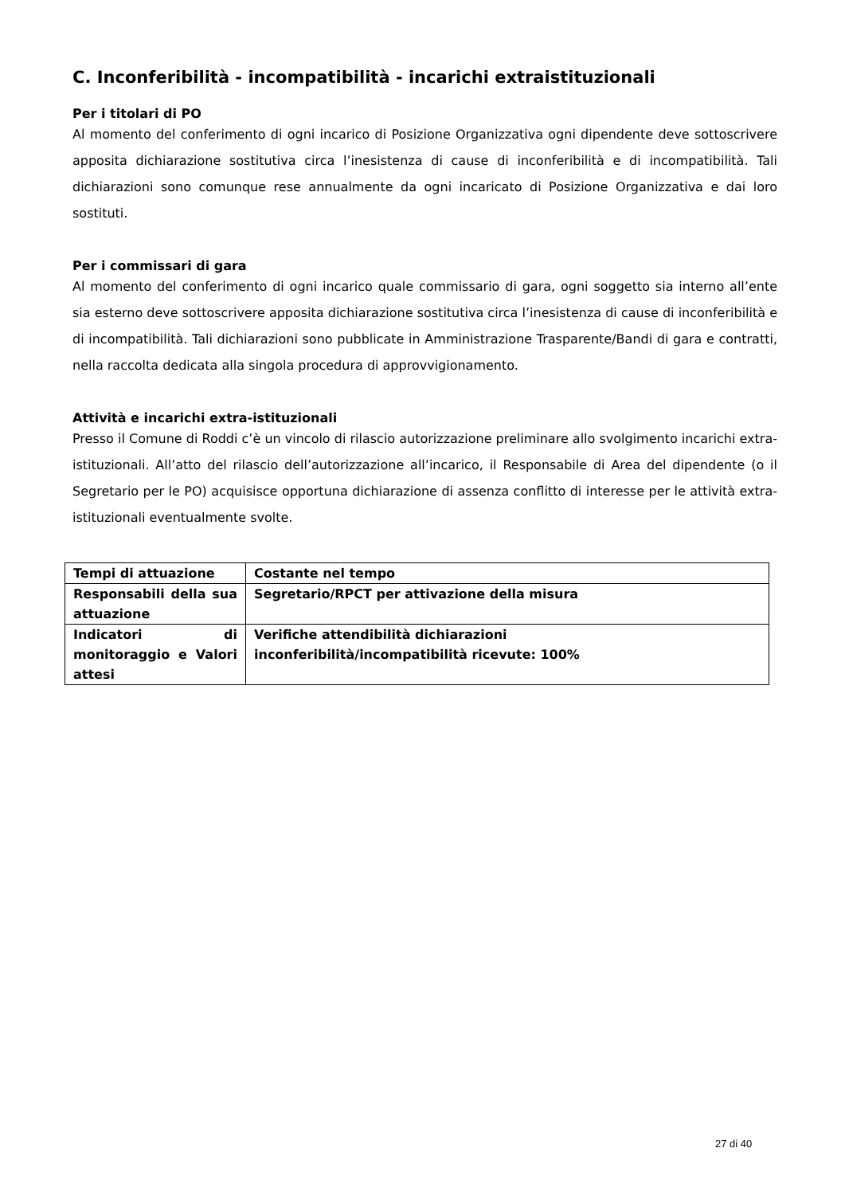C. Inconferibilità - incompatibilità - incarichi extraistituzionali
Per i titolari di PO
Al momento del conferimento di ogni incarico di Posizione Organizzativa ogni dipendente deve sottoscrivere apposita dichiarazione sostitutiva circa l’inesistenza di cause di inconferibilità e di incompatibilità. Tali dichiarazioni sono comunque rese annualmente da ogni incaricato di Posizione Organizzativa e dai loro sostituti.
Per i commissari di gara
Al momento del conferimento di ogni incarico quale commissario di gara, ogni soggetto sia interno all’ente sia esterno deve sottoscrivere apposita dichiarazione sostitutiva circa l’inesistenza di cause di inconferibilità e di incompatibilità. Tali dichiarazioni sono pubblicate in Amministrazione Trasparente/Bandi di gara e contratti, nella raccolta dedicata alla singola procedura di approvvigionamento.
Attività e incarichi extra-istituzionali
Presso il Comune di Roddi c’è un vincolo di rilascio autorizzazione preliminare allo svolgimento incarichi extra-istituzionali. All’atto del rilascio dell’autorizzazione all’incarico, il Responsabile di Area del dipendente (o il Segretario per le PO) acquisisce opportuna dichiarazione di assenza conflitto di interesse per le attività extra-istituzionali eventualmente svolte.
| Tempi di attuazione | Costante nel tempo |
| Responsabili della sua attuazione | Segretario/RPCT per attivazione della misura |
| Indicatori di monitoraggio e Valori attesi | Verifiche attendibilità dichiarazioni inconferibilità/incompatibilità ricevute: 100% |
27 di 40